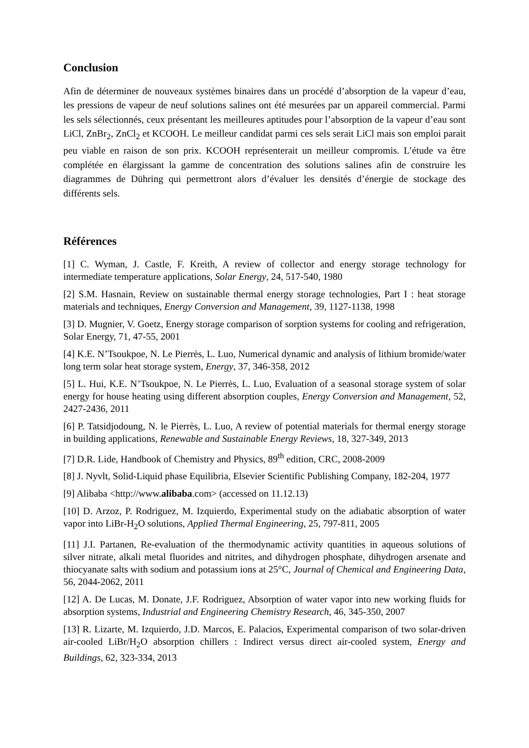Conclusion
Afin de déterminer de nouveaux systèmes binaires dans un procédé d’absorption de la vapeur d’eau, les pressions de vapeur de neuf solutions salines ont été mesurées par un appareil commercial. Parmi les sels sélectionnés, ceux présentant les meilleures aptitudes pour l’absorption de la vapeur d’eau sont LiCl, ZnBr<sub>2</sub>, ZnCl<sub>2</sub> et KCOOH. Le meilleur candidat parmi ces sels serait LiCl mais son emploi parait peu viable en raison de son prix. KCOOH représenterait un meilleur compromis. L’étude va être complétée en élargissant la gamme de concentration des solutions salines afin de construire les diagrammes de Dühring qui permettront alors d’évaluer les densités d’énergie de stockage des différents sels.
Références
[1] C. Wyman, J. Castle, F. Kreith, A review of collector and energy storage technology for intermediate temperature applications, Solar Energy, 24, 517-540, 1980
[2] S.M. Hasnain, Review on sustainable thermal energy storage technologies, Part I : heat storage materials and techniques, Energy Conversion and Management, 39, 1127-1138, 1998
[3] D. Mugnier, V. Goetz, Energy storage comparison of sorption systems for cooling and refrigeration, Solar Energy, 71, 47-55, 2001
[4] K.E. N’Tsoukpoe, N. Le Pierrès, L. Luo, Numerical dynamic and analysis of lithium bromide/water long term solar heat storage system, Energy, 37, 346-358, 2012
[5] L. Hui, K.E. N’Tsoukpoe, N. Le Pierrès, L. Luo, Evaluation of a seasonal storage system of solar energy for house heating using different absorption couples, Energy Conversion and Management, 52, 2427-2436, 2011
[6] P. Tatsidjodoung, N. le Pierrès, L. Luo, A review of potential materials for thermal energy storage in building applications, Renewable and Sustainable Energy Reviews, 18, 327-349, 2013
[7] D.R. Lide, Handbook of Chemistry and Physics, 89<sup>th</sup> edition, CRC, 2008-2009
[8] J. Nyvlt, Solid-Liquid phase Equilibria, Elsevier Scientific Publishing Company, 182-204, 1977
[9] Alibaba <http://www.alibaba.com> (accessed on 11.12.13)
[10] D. Arzoz, P. Rodriguez, M. Izquierdo, Experimental study on the adiabatic absorption of water vapor into LiBr-H<sub>2</sub>O solutions, Applied Thermal Engineering, 25, 797-811, 2005
[11] J.I. Partanen, Re-evaluation of the thermodynamic activity quantities in aqueous solutions of silver nitrate, alkali metal fluorides and nitrites, and dihydrogen phosphate, dihydrogen arsenate and thiocyanate salts with sodium and potassium ions at 25°C, Journal of Chemical and Engineering Data, 56, 2044-2062, 2011
[12] A. De Lucas, M. Donate, J.F. Rodriguez, Absorption of water vapor into new working fluids for absorption systems, Industrial and Engineering Chemistry Research, 46, 345-350, 2007
[13] R. Lizarte, M. Izquierdo, J.D. Marcos, E. Palacios, Experimental comparison of two solar-driven air-cooled LiBr/H<sub>2</sub>O absorption chillers : Indirect versus direct air-cooled system, Energy and Buildings, 62, 323-334, 2013